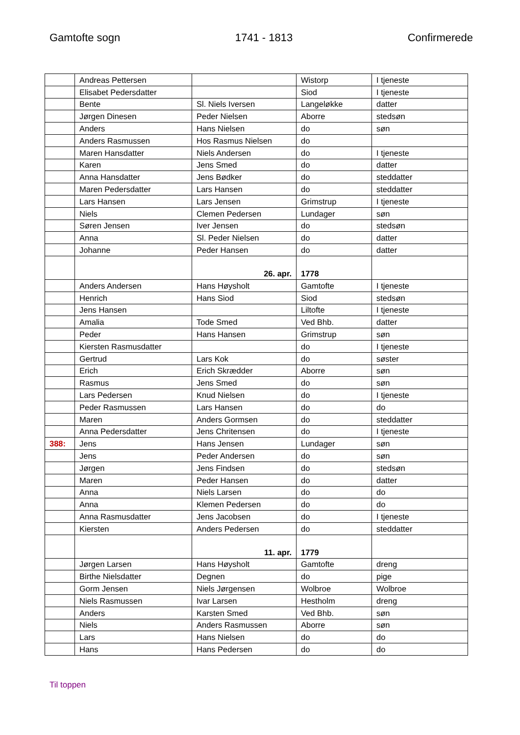Gamtofte sogn 1741 - 1813 Confirmerede
| | Andreas Pettersen | | Wistorp | I tjeneste |
| | Elisabet Pedersdatter | | Siod | I tjeneste |
| | Bente | Sl. Niels Iversen | Langeløkke | datter |
| | Jørgen Dinesen | Peder Nielsen | Aborre | stedsøn |
| | Anders | Hans Nielsen | do | søn |
| | Anders Rasmussen | Hos Rasmus Nielsen | do | |
| | Maren Hansdatter | Niels Andersen | do | I tjeneste |
| | Karen | Jens Smed | do | datter |
| | Anna Hansdatter | Jens Bødker | do | steddatter |
| | Maren Pedersdatter | Lars Hansen | do | steddatter |
| | Lars Hansen | Lars Jensen | Grimstrup | I tjeneste |
| | Niels | Clemen Pedersen | Lundager | søn |
| | Søren Jensen | Iver Jensen | do | stedsøn |
| | Anna | Sl. Peder Nielsen | do | datter |
| | Johanne | Peder Hansen | do | datter |
| | | 26. apr. | 1778 | |
| | Anders Andersen | Hans Høysholt | Gamtofte | I tjeneste |
| | Henrich | Hans Siod | Siod | stedsøn |
| | Jens Hansen | | Liltofte | I tjeneste |
| | Amalia | Tode Smed | Ved Bhb. | datter |
| | Peder | Hans Hansen | Grimstrup | søn |
| | Kiersten Rasmusdatter | | do | I tjeneste |
| | Gertrud | Lars Kok | do | søster |
| | Erich | Erich Skrædder | Aborre | søn |
| | Rasmus | Jens Smed | do | søn |
| | Lars Pedersen | Knud Nielsen | do | I tjeneste |
| | Peder Rasmussen | Lars Hansen | do | do |
| | Maren | Anders Gormsen | do | steddatter |
| | Anna Pedersdatter | Jens Chritensen | do | I tjeneste |
| 388: | Jens | Hans Jensen | Lundager | søn |
| | Jens | Peder Andersen | do | søn |
| | Jørgen | Jens Findsen | do | stedsøn |
| | Maren | Peder Hansen | do | datter |
| | Anna | Niels Larsen | do | do |
| | Anna | Klemen Pedersen | do | do |
| | Anna Rasmusdatter | Jens Jacobsen | do | I tjeneste |
| | Kiersten | Anders Pedersen | do | steddatter |
| | | 11. apr. | 1779 | |
| | Jørgen Larsen | Hans Høysholt | Gamtofte | dreng |
| | Birthe Nielsdatter | Degnen | do | pige |
| | Gorm Jensen | Niels Jørgensen | Wolbroe | Wolbroe |
| | Niels Rasmussen | Ivar Larsen | Hestholm | dreng |
| | Anders | Karsten Smed | Ved Bhb. | søn |
| | Niels | Anders Rasmussen | Aborre | søn |
| | Lars | Hans Nielsen | do | do |
| | Hans | Hans Pedersen | do | do |
Til toppen